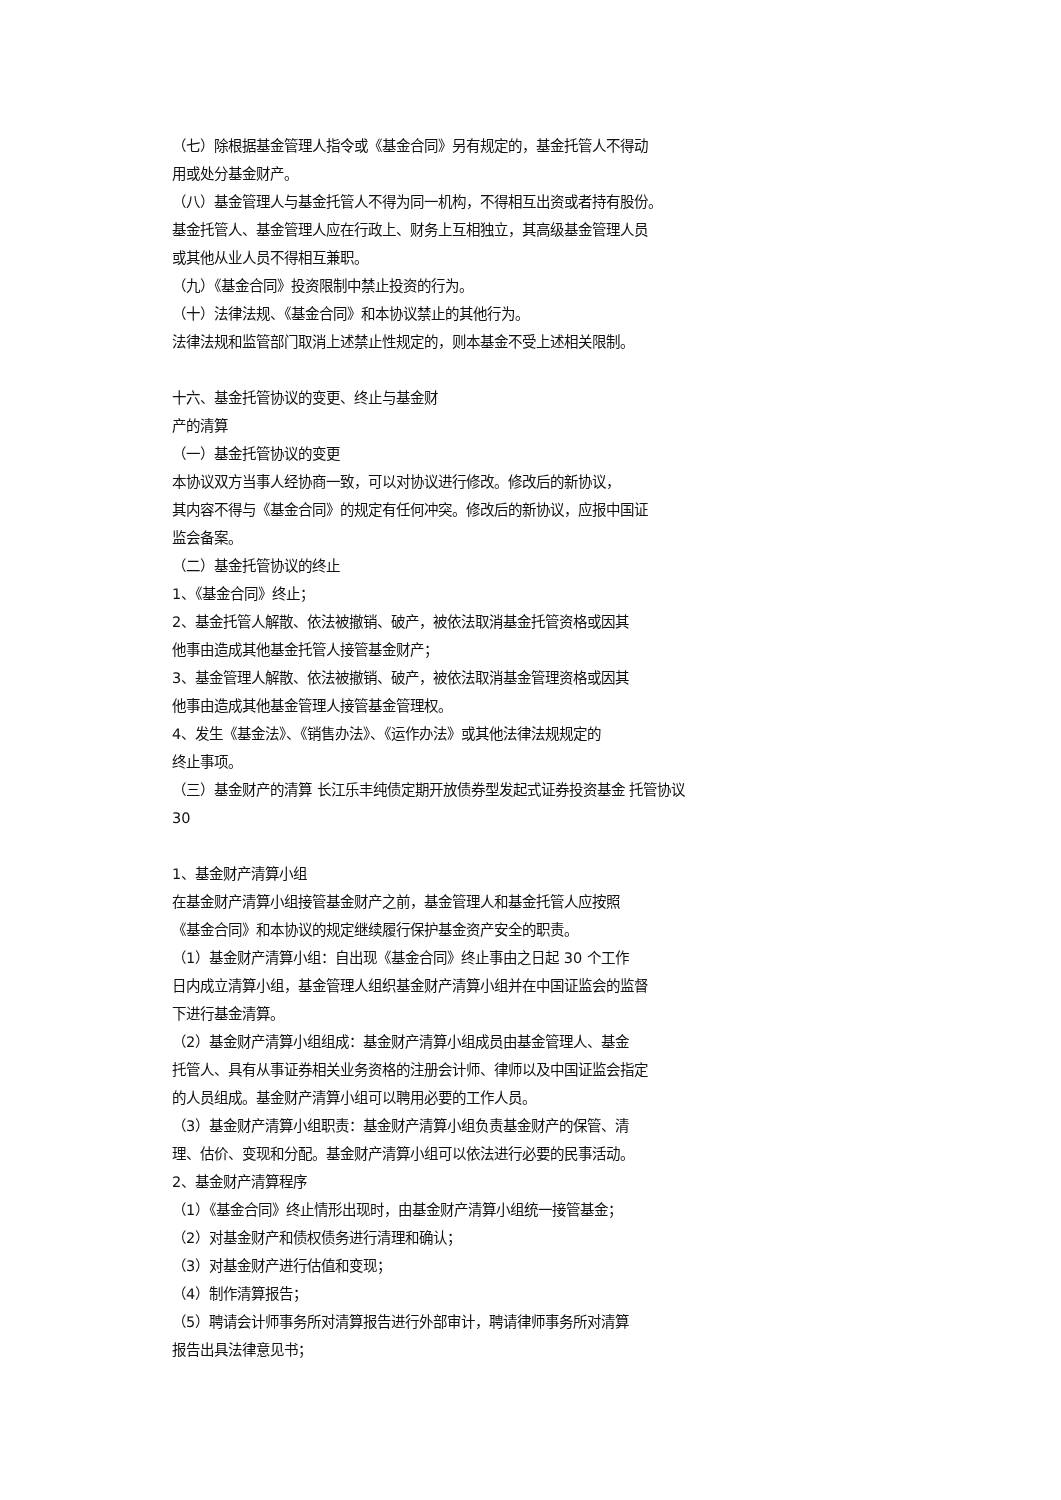（七）除根据基金管理人指令或《基金合同》另有规定的，基金托管人不得动
用或处分基金财产。
（八）基金管理人与基金托管人不得为同一机构，不得相互出资或者持有股份。
基金托管人、基金管理人应在行政上、财务上互相独立，其高级基金管理人员
或其他从业人员不得相互兼职。
（九）《基金合同》投资限制中禁止投资的行为。
（十）法律法规、《基金合同》和本协议禁止的其他行为。
法律法规和监管部门取消上述禁止性规定的，则本基金不受上述相关限制。
十六、基金托管协议的变更、终止与基金财
产的清算
（一）基金托管协议的变更
本协议双方当事人经协商一致，可以对协议进行修改。修改后的新协议，
其内容不得与《基金合同》的规定有任何冲突。修改后的新协议，应报中国证
监会备案。
（二）基金托管协议的终止
1、《基金合同》终止；
2、基金托管人解散、依法被撤销、破产，被依法取消基金托管资格或因其
他事由造成其他基金托管人接管基金财产；
3、基金管理人解散、依法被撤销、破产，被依法取消基金管理资格或因其
他事由造成其他基金管理人接管基金管理权。
4、发生《基金法》、《销售办法》、《运作办法》或其他法律法规规定的
终止事项。
（三）基金财产的清算 长江乐丰纯债定期开放债券型发起式证券投资基金 托管协议
30
1、基金财产清算小组
在基金财产清算小组接管基金财产之前，基金管理人和基金托管人应按照
《基金合同》和本协议的规定继续履行保护基金资产安全的职责。
（1）基金财产清算小组：自出现《基金合同》终止事由之日起 30 个工作
日内成立清算小组，基金管理人组织基金财产清算小组并在中国证监会的监督
下进行基金清算。
（2）基金财产清算小组组成：基金财产清算小组成员由基金管理人、基金
托管人、具有从事证券相关业务资格的注册会计师、律师以及中国证监会指定
的人员组成。基金财产清算小组可以聘用必要的工作人员。
（3）基金财产清算小组职责：基金财产清算小组负责基金财产的保管、清
理、估价、变现和分配。基金财产清算小组可以依法进行必要的民事活动。
2、基金财产清算程序
（1）《基金合同》终止情形出现时，由基金财产清算小组统一接管基金；
（2）对基金财产和债权债务进行清理和确认；
（3）对基金财产进行估值和变现；
（4）制作清算报告；
（5）聘请会计师事务所对清算报告进行外部审计，聘请律师事务所对清算
报告出具法律意见书；